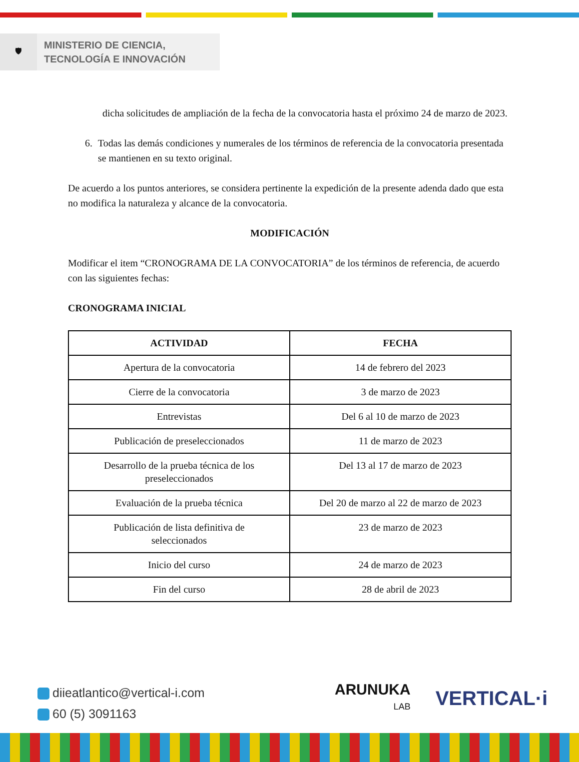🛡
MINISTERIO DE CIENCIA,
TECNOLOGÍA E INNOVACIÓN
dicha solicitudes de ampliación de la fecha de la convocatoria hasta el próximo 24 de marzo de 2023.
6. Todas las demás condiciones y numerales de los términos de referencia de la convocatoria presentada se mantienen en su texto original.
De acuerdo a los puntos anteriores, se considera pertinente la expedición de la presente adenda dado que esta no modifica la naturaleza y alcance de la convocatoria.
MODIFICACIÓN
Modificar el item “CRONOGRAMA DE LA CONVOCATORIA” de los términos de referencia, de acuerdo con las siguientes fechas:
CRONOGRAMA INICIAL
| ACTIVIDAD | FECHA |
| --- | --- |
| Apertura de la convocatoria | 14 de febrero del 2023 |
| Cierre de la convocatoria | 3 de marzo de 2023 |
| Entrevistas | Del 6 al 10 de marzo de 2023 |
| Publicación de preseleccionados | 11 de marzo de 2023 |
| Desarrollo de la prueba técnica de los preseleccionados | Del 13 al 17 de marzo de 2023 |
| Evaluación de la prueba técnica | Del 20 de marzo al 22 de marzo de 2023 |
| Publicación de lista definitiva de seleccionados | 23 de marzo de 2023 |
| Inicio del curso | 24 de marzo de 2023 |
| Fin del curso | 28 de abril de 2023 |
diieatlantico@vertical-i.com
60 (5) 3091163
ARUNUKA
LAB
VERTICAL·i